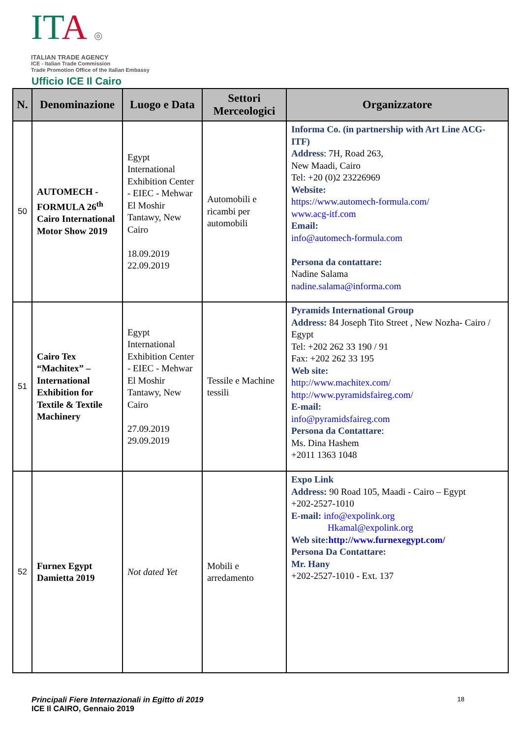ITA ◎
ITALIAN TRADE AGENCY
ICE - Italian Trade Commission
Trade Promotion Office of the Italian Embassy
Ufficio ICE Il Cairo
| N. | Denominazione | Luogo e Data | Settori Merceologici | Organizzatore |
| --- | --- | --- | --- | --- |
| 50 | AUTOMECH - FORMULA 26<sup>th</sup> Cairo International Motor Show 2019 | Egypt International Exhibition Center - EIEC - Mehwar El Moshir Tantawy, New Cairo 18.09.2019 22.09.2019 | Automobili e ricambi per automobili | Informa Co. (in partnership with Art Line ACG-ITF) Address : 7H, Road 263, New Maadi, Cairo Tel: +20 (0)2 23226969 Website: https://www.automech-formula.com/ www.acg-itf.com Email: info@automech-formula.com Persona da contattare: Nadine Salama nadine.salama@informa.com |
| 51 | Cairo Tex “Machitex” – International Exhibition for Textile & Textile Machinery | Egypt International Exhibition Center - EIEC - Mehwar El Moshir Tantawy, New Cairo 27.09.2019 29.09.2019 | Tessile e Machine tessili | Pyramids International Group Address: 84 Joseph Tito Street , New Nozha- Cairo / Egypt Tel: +202 262 33 190 / 91 Fax: +202 262 33 195 Web site: http://www.machitex.com/ http://www.pyramidsfaireg.com/ E-mail: info@pyramidsfaireg.com Persona da Contattare : Ms. Dina Hashem +2011 1363 1048 |
| 52 | Furnex Egypt Damietta 2019 | Not dated Yet | Mobili e arredamento | Expo Link Address: 90 Road 105, Maadi - Cairo – Egypt +202-2527-1010 E-mail: info@expolink.org Hkamal@expolink.org Web site: http://www.furnexegypt.com/ Persona Da Contattare: Mr. Hany +202-2527-1010 - Ext. 137 |
Principali Fiere Internazionali in Egitto di 2019
ICE Il CAIRO, Gennaio 2019
18